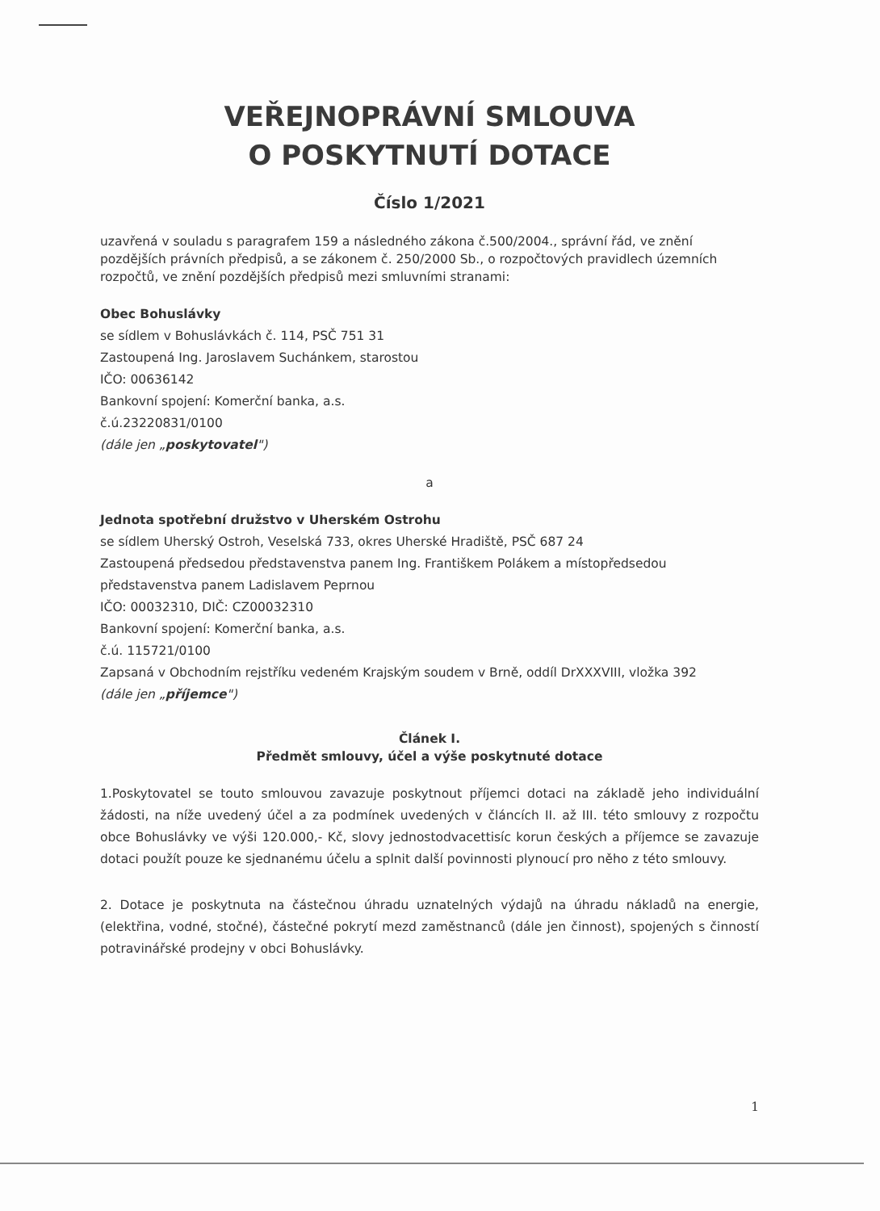VEŘEJNOPRÁVNÍ SMLOUVA
O POSKYTNUTÍ DOTACE
Číslo 1/2021
uzavřená v souladu s paragrafem 159 a následného zákona č.500/2004., správní řád, ve znění pozdějších právních předpisů, a se zákonem č. 250/2000 Sb., o rozpočtových pravidlech územních rozpočtů, ve znění pozdějších předpisů mezi smluvními stranami:
Obec Bohuslávky
se sídlem v Bohuslávkách č. 114, PSČ 751 31
Zastoupená Ing. Jaroslavem Suchánkem, starostou
IČO: 00636142
Bankovní spojení: Komerční banka, a.s.
č.ú.23220831/0100
(dále jen „poskytovatel")
a
Jednota spotřební družstvo v Uherském Ostrohu
se sídlem Uherský Ostroh, Veselská 733, okres Uherské Hradiště, PSČ 687 24
Zastoupená předsedou představenstva panem Ing. Františkem Polákem a místopředsedou představenstva panem Ladislavem Peprnou
IČO: 00032310, DIČ: CZ00032310
Bankovní spojení: Komerční banka, a.s.
č.ú. 115721/0100
Zapsaná v Obchodním rejstříku vedeném Krajským soudem v Brně, oddíl DrXXXVIII, vložka 392
(dále jen „příjemce")
Článek I.
Předmět smlouvy, účel a výše poskytnuté dotace
1.Poskytovatel se touto smlouvou zavazuje poskytnout příjemci dotaci na základě jeho individuální žádosti, na níže uvedený účel a za podmínek uvedených v článcích II. až III. této smlouvy z rozpočtu obce Bohuslávky ve výši 120.000,- Kč, slovy jednostodvacettisíc korun českých a příjemce se zavazuje dotaci použít pouze ke sjednanému účelu a splnit další povinnosti plynoucí pro něho z této smlouvy.
2. Dotace je poskytnuta na částečnou úhradu uznatelných výdajů na úhradu nákladů na energie, (elektřina, vodné, stočné), částečné pokrytí mezd zaměstnanců (dále jen činnost), spojených s činností potravinářské prodejny v obci Bohuslávky.
1